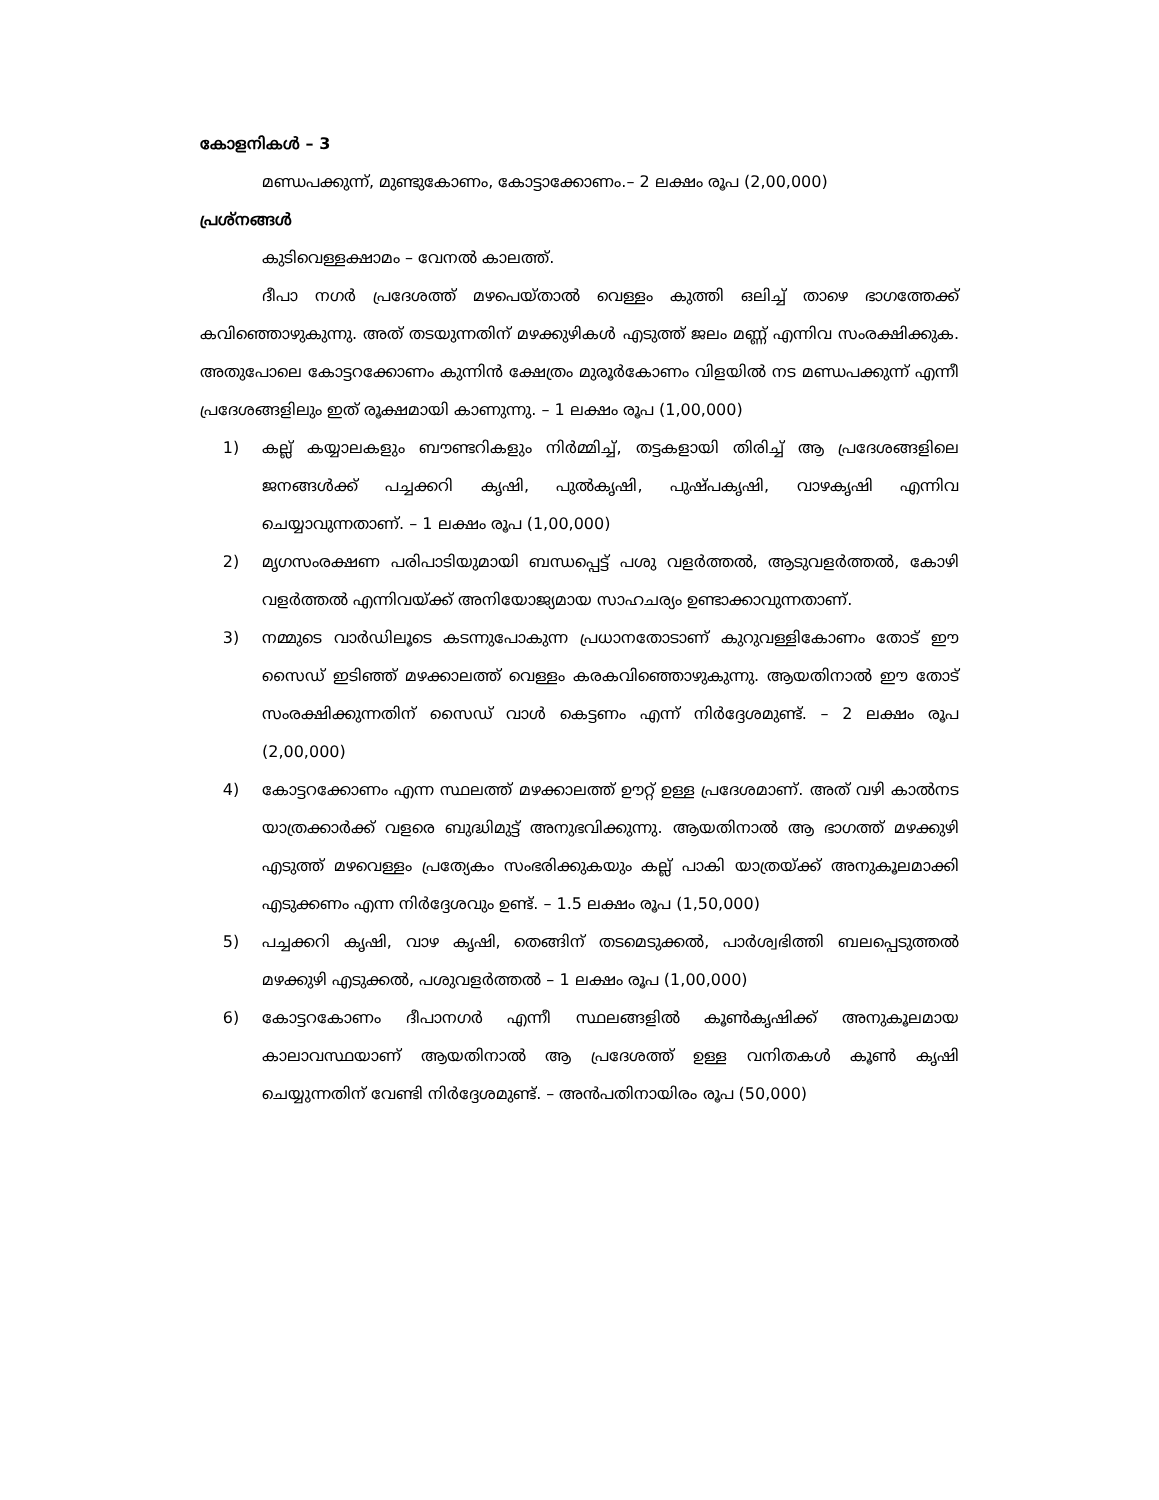കോളനികൾ – 3
മണ്ഡപക്കുന്ന്, മുണ്ടുകോണം, കോട്ടാക്കോണം.– 2 ലക്ഷം രൂപ (2,00,000)
പ്രശ്നങ്ങൾ
കുടിവെള്ളക്ഷാമം – വേനൽ കാലത്ത്.
ദീപാ നഗർ പ്രദേശത്ത് മഴപെയ്താൽ വെള്ളം കുത്തി ഒലിച്ച് താഴെ ഭാഗത്തേക്ക് കവിഞ്ഞൊഴുകുന്നു. അത് തടയുന്നതിന് മഴക്കുഴികൾ എടുത്ത് ജലം മണ്ണ് എന്നിവ സംരക്ഷിക്കുക. അതുപോലെ കോട്ടറക്കോണം കുന്നിൻ ക്ഷേത്രം മുരൂർകോണം വിളയിൽ നട മണ്ഡപക്കുന്ന് എന്നീ പ്രദേശങ്ങളിലും ഇത് രൂക്ഷമായി കാണുന്നു. – 1 ലക്ഷം രൂപ (1,00,000)
1) കല്ല് കയ്യാലകളും ബൗണ്ടറികളും നിർമ്മിച്ച്, തട്ടകളായി തിരിച്ച് ആ പ്രദേശങ്ങളിലെ ജനങ്ങൾക്ക് പച്ചക്കറി കൃഷി, പുൽകൃഷി, പുഷ്പകൃഷി, വാഴകൃഷി എന്നിവ ചെയ്യാവുന്നതാണ്. – 1 ലക്ഷം രൂപ (1,00,000)
2) മൃഗസംരക്ഷണ പരിപാടിയുമായി ബന്ധപ്പെട്ട് പശു വളർത്തൽ, ആടുവളർത്തൽ, കോഴി വളർത്തൽ എന്നിവയ്ക്ക് അനിയോജ്യമായ സാഹചര്യം ഉണ്ടാക്കാവുന്നതാണ്.
3) നമ്മുടെ വാർഡിലൂടെ കടന്നുപോകുന്ന പ്രധാനതോടാണ് കുറുവള്ളികോണം തോട് ഈ സൈഡ് ഇടിഞ്ഞ് മഴക്കാലത്ത് വെള്ളം കരകവിഞ്ഞൊഴുകുന്നു. ആയതിനാൽ ഈ തോട് സംരക്ഷിക്കുന്നതിന് സൈഡ് വാൾ കെട്ടണം എന്ന് നിർദ്ദേശമുണ്ട്. – 2 ലക്ഷം രൂപ (2,00,000)
4) കോട്ടറക്കോണം എന്ന സ്ഥലത്ത് മഴക്കാലത്ത് ഊറ്റ് ഉള്ള പ്രദേശമാണ്. അത് വഴി കാൽനട യാത്രക്കാർക്ക് വളരെ ബുദ്ധിമുട്ട് അനുഭവിക്കുന്നു. ആയതിനാൽ ആ ഭാഗത്ത് മഴക്കുഴി എടുത്ത് മഴവെള്ളം പ്രത്യേകം സംഭരിക്കുകയും കല്ല് പാകി യാത്രയ്ക്ക് അനുകൂലമാക്കി എടുക്കണം എന്ന നിർദ്ദേശവും ഉണ്ട്. – 1.5 ലക്ഷം രൂപ (1,50,000)
5) പച്ചക്കറി കൃഷി, വാഴ കൃഷി, തെങ്ങിന് തടമെടുക്കൽ, പാർശ്വഭിത്തി ബലപ്പെടുത്തൽ മഴക്കുഴി എടുക്കൽ, പശുവളർത്തൽ – 1 ലക്ഷം രൂപ (1,00,000)
6) കോട്ടറകോണം ദീപാനഗർ എന്നീ സ്ഥലങ്ങളിൽ കൂൺകൃഷിക്ക് അനുകൂലമായ കാലാവസ്ഥയാണ് ആയതിനാൽ ആ പ്രദേശത്ത് ഉള്ള വനിതകൾ കൂൺ കൃഷി ചെയ്യുന്നതിന് വേണ്ടി നിർദ്ദേശമുണ്ട്. – അൻപതിനായിരം രൂപ (50,000)